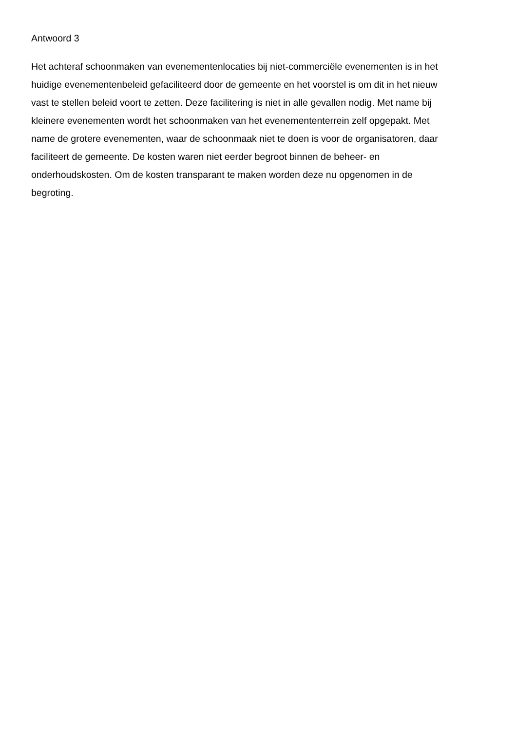Antwoord 3
Het achteraf schoonmaken van evenementenlocaties bij niet-commerciële evenementen is in het
huidige evenementenbeleid gefaciliteerd door de gemeente en het voorstel is om dit in het nieuw
vast te stellen beleid voort te zetten. Deze facilitering is niet in alle gevallen nodig. Met name bij
kleinere evenementen wordt het schoonmaken van het evenemententerrein zelf opgepakt. Met
name de grotere evenementen, waar de schoonmaak niet te doen is voor de organisatoren, daar
faciliteert de gemeente. De kosten waren niet eerder begroot binnen de beheer- en
onderhoudskosten. Om de kosten transparant te maken worden deze nu opgenomen in de
begroting.